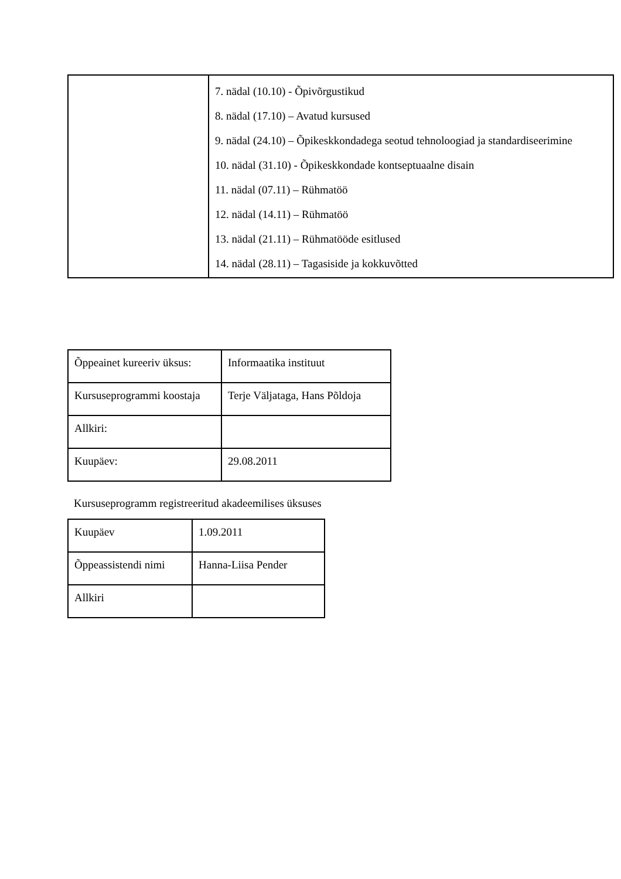| | 7. nädal (10.10) - Õpivõrgustikud 8. nädal (17.10) – Avatud kursused 9. nädal (24.10) – Õpikeskkondadega seotud tehnoloogiad ja standardiseerimine 10. nädal (31.10) - Õpikeskkondade kontseptuaalne disain 11. nädal (07.11) – Rühmatöö 12. nädal (14.11) – Rühmatöö 13. nädal (21.11) – Rühmatööde esitlused 14. nädal (28.11) – Tagasiside ja kokkuvõtted |
| Õppeainet kureeriv üksus: | Informaatika instituut |
| Kursuseprogrammi koostaja | Terje Väljataga, Hans Põldoja |
| Allkiri: | |
| Kuupäev: | 29.08.2011 |
Kursuseprogramm registreeritud akadeemilises üksuses
| Kuupäev | 1.09.2011 |
| Õppeassistendi nimi | Hanna-Liisa Pender |
| Allkiri | |